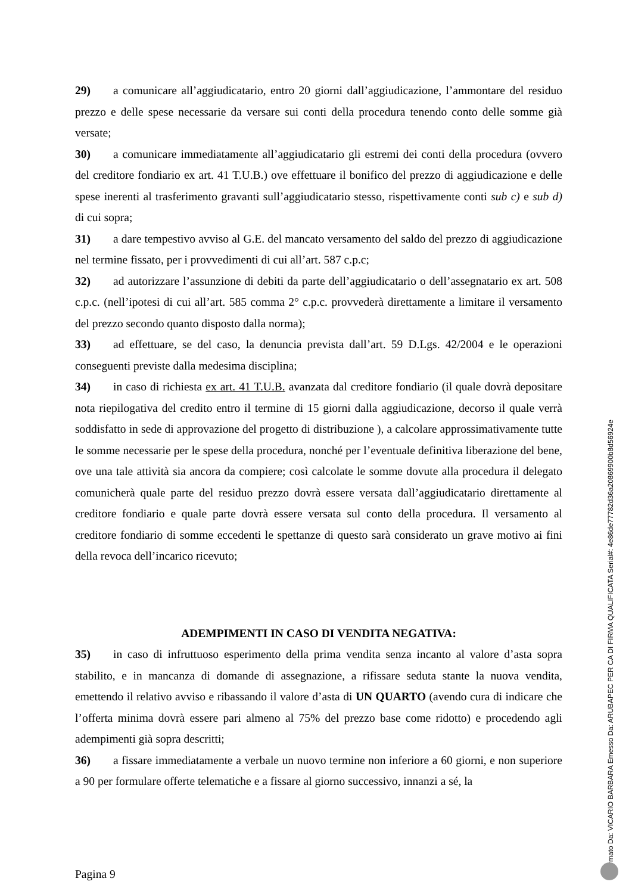29) a comunicare all’aggiudicatario, entro 20 giorni dall’aggiudicazione, l’ammontare del residuo prezzo e delle spese necessarie da versare sui conti della procedura tenendo conto delle somme già versate;
30) a comunicare immediatamente all’aggiudicatario gli estremi dei conti della procedura (ovvero del creditore fondiario ex art. 41 T.U.B.) ove effettuare il bonifico del prezzo di aggiudicazione e delle spese inerenti al trasferimento gravanti sull’aggiudicatario stesso, rispettivamente conti sub c) e sub d) di cui sopra;
31) a dare tempestivo avviso al G.E. del mancato versamento del saldo del prezzo di aggiudicazione nel termine fissato, per i provvedimenti di cui all’art. 587 c.p.c;
32) ad autorizzare l’assunzione di debiti da parte dell’aggiudicatario o dell’assegnatario ex art. 508 c.p.c. (nell’ipotesi di cui all’art. 585 comma 2° c.p.c. provvederà direttamente a limitare il versamento del prezzo secondo quanto disposto dalla norma);
33) ad effettuare, se del caso, la denuncia prevista dall’art. 59 D.Lgs. 42/2004 e le operazioni conseguenti previste dalla medesima disciplina;
34) in caso di richiesta ex art. 41 T.U.B. avanzata dal creditore fondiario (il quale dovrà depositare nota riepilogativa del credito entro il termine di 15 giorni dalla aggiudicazione, decorso il quale verrà soddisfatto in sede di approvazione del progetto di distribuzione ), a calcolare approssimativamente tutte le somme necessarie per le spese della procedura, nonché per l’eventuale definitiva liberazione del bene, ove una tale attività sia ancora da compiere; così calcolate le somme dovute alla procedura il delegato comunicherà quale parte del residuo prezzo dovrà essere versata dall’aggiudicatario direttamente al creditore fondiario e quale parte dovrà essere versata sul conto della procedura. Il versamento al creditore fondiario di somme eccedenti le spettanze di questo sarà considerato un grave motivo ai fini della revoca dell’incarico ricevuto;
ADEMPIMENTI IN CASO DI VENDITA NEGATIVA:
35) in caso di infruttuoso esperimento della prima vendita senza incanto al valore d’asta sopra stabilito, e in mancanza di domande di assegnazione, a rifissare seduta stante la nuova vendita, emettendo il relativo avviso e ribassando il valore d’asta di UN QUARTO (avendo cura di indicare che l’offerta minima dovrà essere pari almeno al 75% del prezzo base come ridotto) e procedendo agli adempimenti già sopra descritti;
36) a fissare immediatamente a verbale un nuovo termine non inferiore a 60 giorni, e non superiore a 90 per formulare offerte telematiche e a fissare al giorno successivo, innanzi a sé, la
Pagina 9
Firmato Da: VICARIO BARBARA Emesso Da: ARUBAPEC PER CA DI FIRMA QUALIFICATA Serial#: 4e86de77782d36a20869900b8d56924e